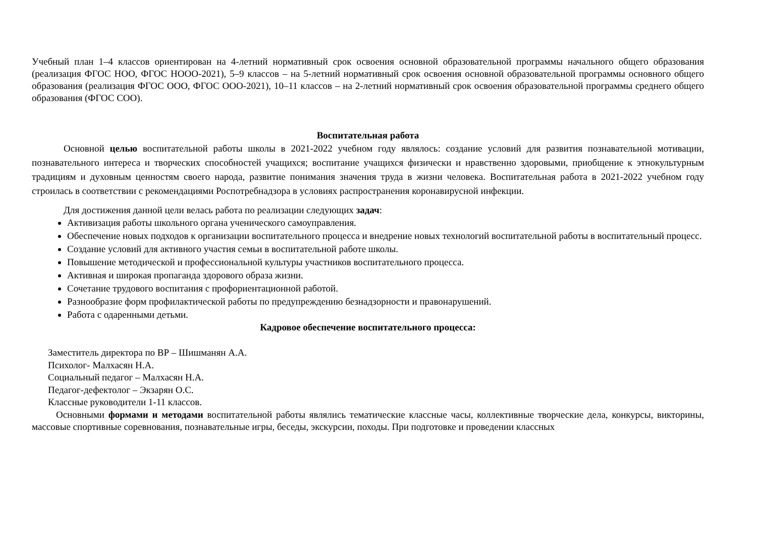Учебный план 1–4 классов ориентирован на 4-летний нормативный срок освоения основной образовательной программы начального общего образования (реализация ФГОС НОО, ФГОС НООО-2021), 5–9 классов – на 5-летний нормативный срок освоения основной образовательной программы основного общего образования (реализация ФГОС ООО, ФГОС ООО-2021), 10–11 классов – на 2-летний нормативный срок освоения образовательной программы среднего общего образования (ФГОС СОО).
Воспитательная работа
Основной целью воспитательной работы школы в 2021-2022 учебном году являлось: создание условий для развития познавательной мотивации, познавательного интереса и творческих способностей учащихся; воспитание учащихся физически и нравственно здоровыми, приобщение к этнокультурным традициям и духовным ценностям своего народа, развитие понимания значения труда в жизни человека. Воспитательная работа в 2021-2022 учебном году строилась в соответствии с рекомендациями Роспотребнадзора в условиях распространения коронавирусной инфекции.
Для достижения данной цели велась работа по реализации следующих задач:
Активизация работы школьного органа ученического самоуправления.
Обеспечение новых подходов к организации воспитательного процесса и внедрение новых технологий воспитательной работы в воспитательный процесс.
Создание условий для активного участия семьи в воспитательной работе школы.
Повышение методической и профессиональной культуры участников воспитательного процесса.
Активная и широкая пропаганда здорового образа жизни.
Сочетание трудового воспитания с профориентационной работой.
Разнообразие форм профилактической работы по предупреждению безнадзорности и правонарушений.
Работа с одаренными детьми.
Кадровое обеспечение воспитательного процесса:
Заместитель директора по ВР – Шишманян А.А.
Психолог- Малхасян Н.А.
Социальный педагог – Малхасян Н.А.
Педагог-дефектолог – Экзарян О.С.
Классные руководители 1-11 классов.
Основными формами и методами воспитательной работы являлись тематические классные часы, коллективные творческие дела, конкурсы, викторины, массовые спортивные соревнования, познавательные игры, беседы, экскурсии, походы. При подготовке и проведении классных